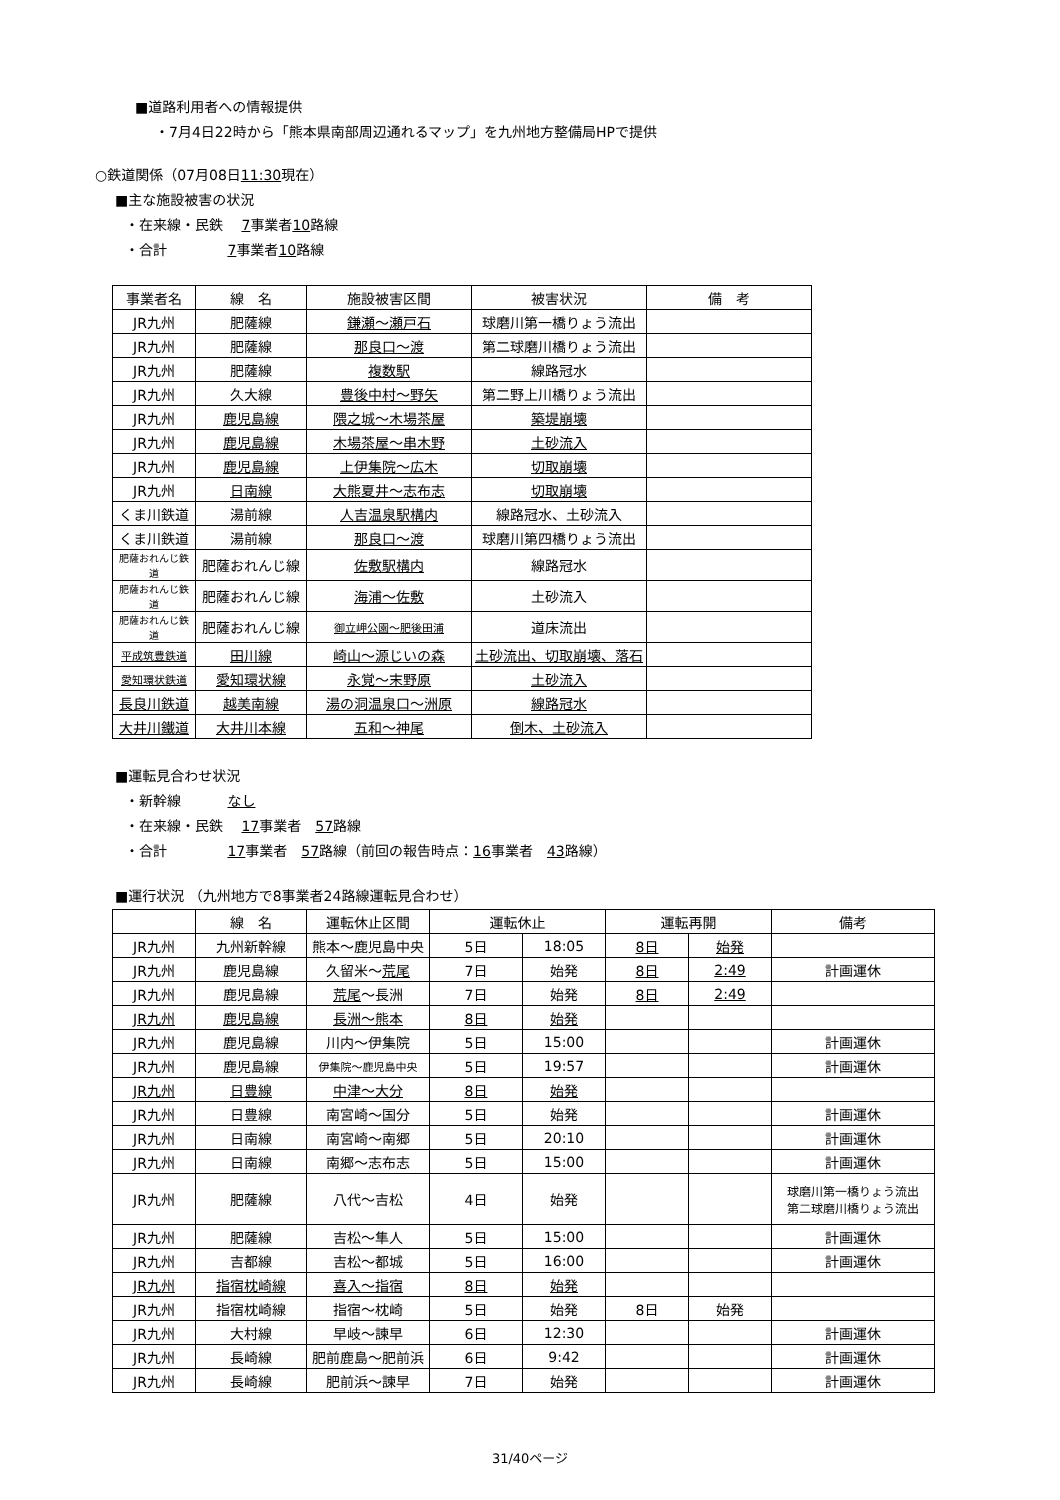■道路利用者への情報提供
・7月4日22時から「熊本県南部周辺通れるマップ」を九州地方整備局HPで提供
○鉄道関係（07月08日11:30現在）
■主な施設被害の状況
・在来線・民鉄　 7事業者10路線
・合計　　　　 7事業者10路線
| 事業者名 | 線 名 | 施設被害区間 | 被害状況 | 備 考 |
| --- | --- | --- | --- | --- |
| JR九州 | 肥薩線 | 鎌瀬～瀬戸石 | 球磨川第一橋りょう流出 | |
| JR九州 | 肥薩線 | 那良口～渡 | 第二球磨川橋りょう流出 | |
| JR九州 | 肥薩線 | 複数駅 | 線路冠水 | |
| JR九州 | 久大線 | 豊後中村～野矢 | 第二野上川橋りょう流出 | |
| JR九州 | 鹿児島線 | 隈之城～木場茶屋 | 築堤崩壊 | |
| JR九州 | 鹿児島線 | 木場茶屋～串木野 | 土砂流入 | |
| JR九州 | 鹿児島線 | 上伊集院～広木 | 切取崩壊 | |
| JR九州 | 日南線 | 大熊夏井～志布志 | 切取崩壊 | |
| くま川鉄道 | 湯前線 | 人吉温泉駅構内 | 線路冠水、土砂流入 | |
| くま川鉄道 | 湯前線 | 那良口～渡 | 球磨川第四橋りょう流出 | |
| 肥薩おれんじ鉄道 | 肥薩おれんじ線 | 佐敷駅構内 | 線路冠水 | |
| 肥薩おれんじ鉄道 | 肥薩おれんじ線 | 海浦～佐敷 | 土砂流入 | |
| 肥薩おれんじ鉄道 | 肥薩おれんじ線 | 御立岬公園～肥後田浦 | 道床流出 | |
| 平成筑豊鉄道 | 田川線 | 崎山～源じいの森 | 土砂流出、切取崩壊、落石 | |
| 愛知環状鉄道 | 愛知環状線 | 永覚～末野原 | 土砂流入 | |
| 長良川鉄道 | 越美南線 | 湯の洞温泉口～洲原 | 線路冠水 | |
| 大井川鐵道 | 大井川本線 | 五和～神尾 | 倒木、土砂流入 | |
■運転見合わせ状況
・新幹線　　　 なし
・在来線・民鉄　 17事業者　57路線
・合計　　　　 17事業者　57路線（前回の報告時点：16事業者　43路線）
■運行状況 （九州地方で8事業者24路線運転見合わせ）
| | 線 名 | 運転休止区間 | 運転休止 | | 運転再開 | | 備考 |
| --- | --- | --- | --- | --- | --- | --- | --- |
| JR九州 | 九州新幹線 | 熊本～鹿児島中央 | 5日 | 18:05 | 8日 | 始発 | |
| JR九州 | 鹿児島線 | 久留米～ 荒尾 | 7日 | 始発 | 8日 | 2:49 | 計画運休 |
| JR九州 | 鹿児島線 | 荒尾 ～長洲 | 7日 | 始発 | 8日 | 2:49 | |
| JR九州 | 鹿児島線 | 長洲～熊本 | 8日 | 始発 | | | |
| JR九州 | 鹿児島線 | 川内～伊集院 | 5日 | 15:00 | | | 計画運休 |
| JR九州 | 鹿児島線 | 伊集院～鹿児島中央 | 5日 | 19:57 | | | 計画運休 |
| JR九州 | 日豊線 | 中津～大分 | 8日 | 始発 | | | |
| JR九州 | 日豊線 | 南宮崎～国分 | 5日 | 始発 | | | 計画運休 |
| JR九州 | 日南線 | 南宮崎～南郷 | 5日 | 20:10 | | | 計画運休 |
| JR九州 | 日南線 | 南郷～志布志 | 5日 | 15:00 | | | 計画運休 |
| JR九州 | 肥薩線 | 八代～吉松 | 4日 | 始発 | | | 球磨川第一橋りょう流出 第二球磨川橋りょう流出 |
| JR九州 | 肥薩線 | 吉松～隼人 | 5日 | 15:00 | | | 計画運休 |
| JR九州 | 吉都線 | 吉松～都城 | 5日 | 16:00 | | | 計画運休 |
| JR九州 | 指宿枕崎線 | 喜入～指宿 | 8日 | 始発 | | | |
| JR九州 | 指宿枕崎線 | 指宿～枕崎 | 5日 | 始発 | 8日 | 始発 | |
| JR九州 | 大村線 | 早岐～諫早 | 6日 | 12:30 | | | 計画運休 |
| JR九州 | 長崎線 | 肥前鹿島～肥前浜 | 6日 | 9:42 | | | 計画運休 |
| JR九州 | 長崎線 | 肥前浜～諫早 | 7日 | 始発 | | | 計画運休 |
31/40ページ